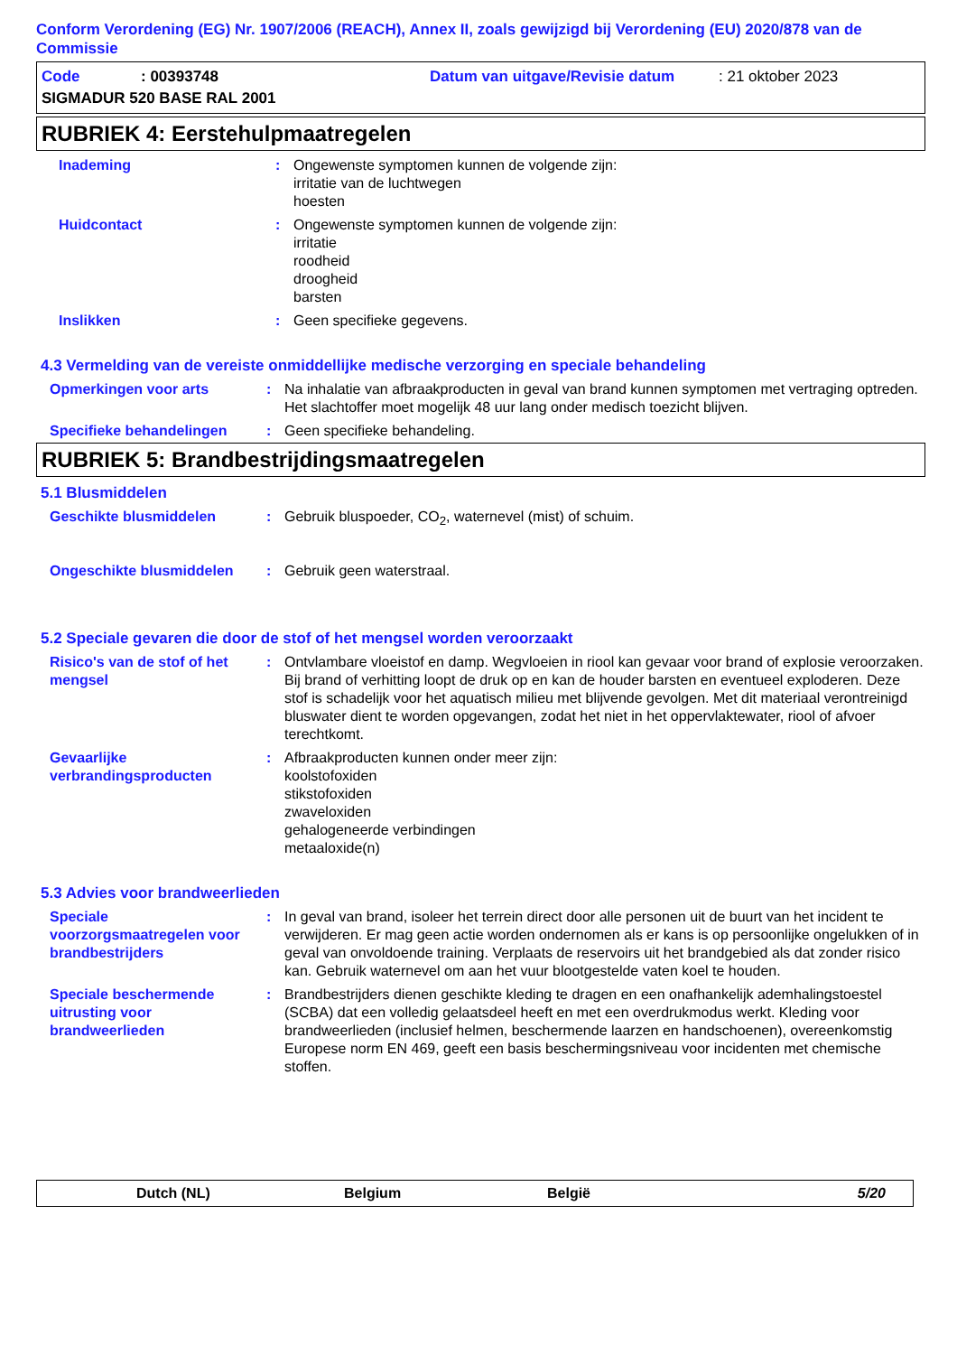Conform Verordening (EG) Nr. 1907/2006 (REACH), Annex II, zoals gewijzigd bij Verordening (EU) 2020/878 van de Commissie
Code: 00393748 Datum van uitgave/Revisie datum: 21 oktober 2023
SIGMADUR 520 BASE RAL 2001
RUBRIEK 4: Eerstehulpmaatregelen
Inademing : Ongewenste symptomen kunnen de volgende zijn:
irritatie van de luchtwegen
hoesten
Huidcontact : Ongewenste symptomen kunnen de volgende zijn:
irritatie
roodheid
droogheid
barsten
Inslikken : Geen specifieke gegevens.
4.3 Vermelding van de vereiste onmiddellijke medische verzorging en speciale behandeling
Opmerkingen voor arts : Na inhalatie van afbraakproducten in geval van brand kunnen symptomen met vertraging optreden. Het slachtoffer moet mogelijk 48 uur lang onder medisch toezicht blijven.
Specifieke behandelingen : Geen specifieke behandeling.
RUBRIEK 5: Brandbestrijdingsmaatregelen
5.1 Blusmiddelen
Geschikte blusmiddelen : Gebruik bluspoeder, CO<sub>2</sub>, waternevel (mist) of schuim.
Ongeschikte blusmiddelen : Gebruik geen waterstraal.
5.2 Speciale gevaren die door de stof of het mengsel worden veroorzaakt
Risico's van de stof of het mengsel
: Ontvlambare vloeistof en damp. Wegvloeien in riool kan gevaar voor brand of explosie veroorzaken. Bij brand of verhitting loopt de druk op en kan de houder barsten en eventueel exploderen. Deze stof is schadelijk voor het aquatisch milieu met blijvende gevolgen. Met dit materiaal verontreinigd bluswater dient te worden opgevangen, zodat het niet in het oppervlaktewater, riool of afvoer terechtkomt.
Gevaarlijke verbrandingsproducten
: Afbraakproducten kunnen onder meer zijn:
koolstofoxiden
stikstofoxiden
zwaveloxiden
gehalogeneerde verbindingen
metaaloxide(n)
5.3 Advies voor brandweerlieden
Speciale voorzorgsmaatregelen voor brandbestrijders
: In geval van brand, isoleer het terrein direct door alle personen uit de buurt van het incident te verwijderen. Er mag geen actie worden ondernomen als er kans is op persoonlijke ongelukken of in geval van onvoldoende training. Verplaats de reservoirs uit het brandgebied als dat zonder risico kan. Gebruik waternevel om aan het vuur blootgestelde vaten koel te houden.
Speciale beschermende uitrusting voor brandweerlieden
: Brandbestrijders dienen geschikte kleding te dragen en een onafhankelijk ademhalingstoestel (SCBA) dat een volledig gelaatsdeel heeft en met een overdrukmodus werkt. Kleding voor brandweerlieden (inclusief helmen, beschermende laarzen en handschoenen), overeenkomstig Europese norm EN 469, geeft een basis beschermingsniveau voor incidenten met chemische stoffen.
Dutch (NL) Belgium België 5/20